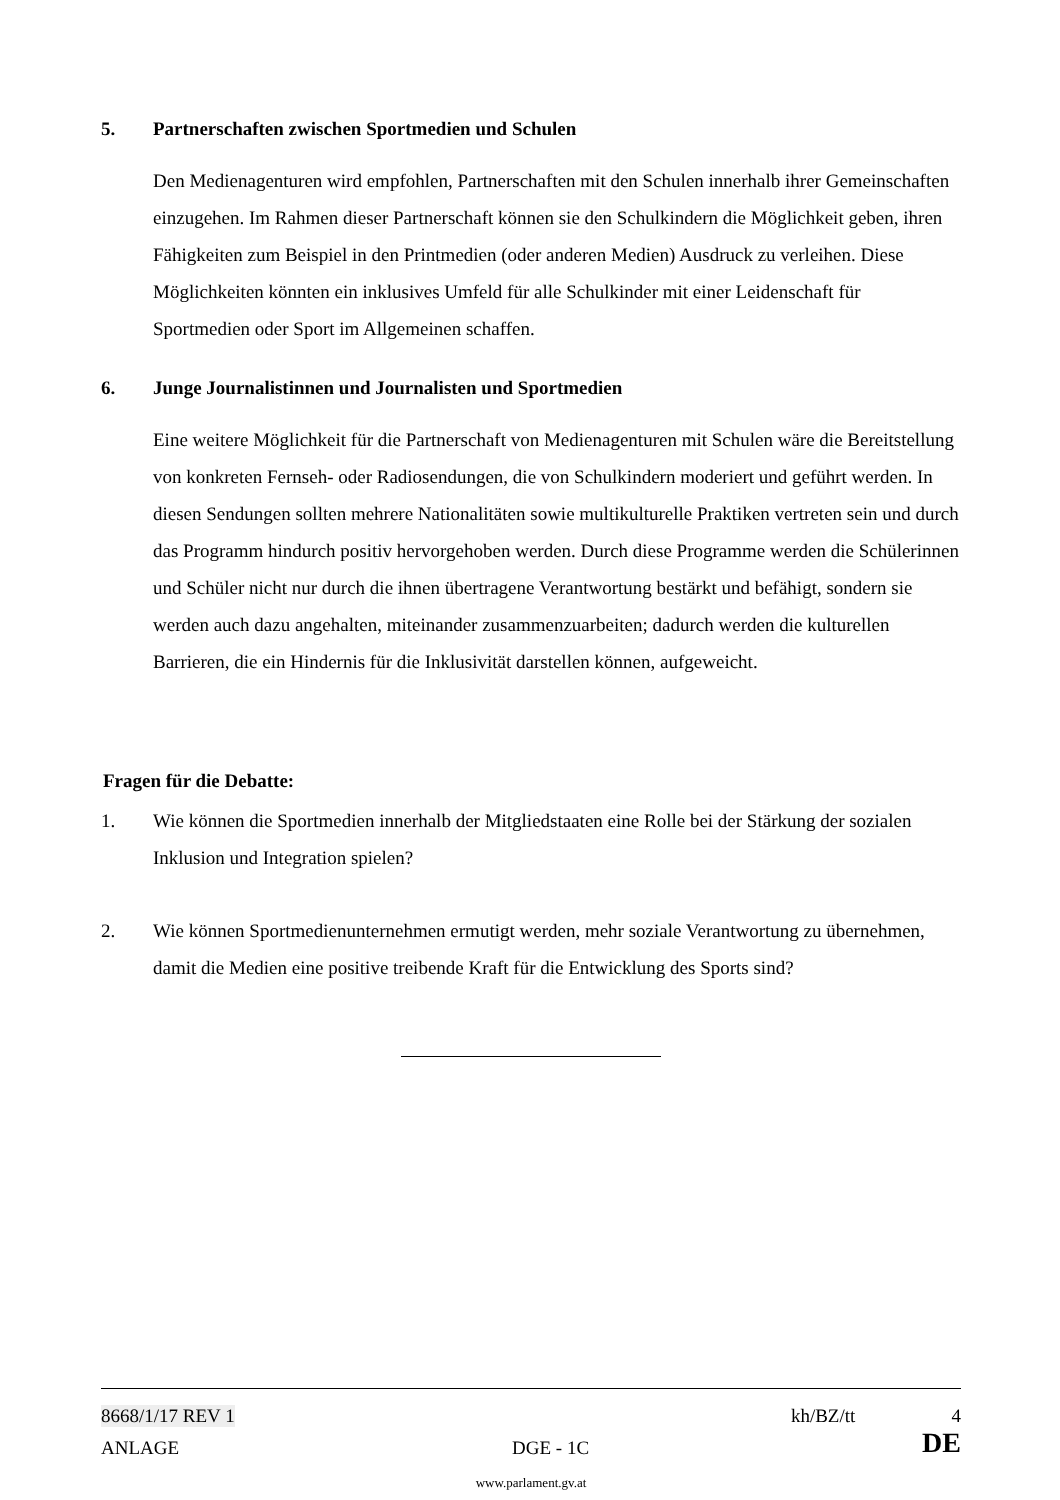5. Partnerschaften zwischen Sportmedien und Schulen
Den Medienagenturen wird empfohlen, Partnerschaften mit den Schulen innerhalb ihrer Gemeinschaften einzugehen. Im Rahmen dieser Partnerschaft können sie den Schulkindern die Möglichkeit geben, ihren Fähigkeiten zum Beispiel in den Printmedien (oder anderen Medien) Ausdruck zu verleihen. Diese Möglichkeiten könnten ein inklusives Umfeld für alle Schulkinder mit einer Leidenschaft für Sportmedien oder Sport im Allgemeinen schaffen.
6. Junge Journalistinnen und Journalisten und Sportmedien
Eine weitere Möglichkeit für die Partnerschaft von Medienagenturen mit Schulen wäre die Bereitstellung von konkreten Fernseh- oder Radiosendungen, die von Schulkindern moderiert und geführt werden. In diesen Sendungen sollten mehrere Nationalitäten sowie multikulturelle Praktiken vertreten sein und durch das Programm hindurch positiv hervorgehoben werden. Durch diese Programme werden die Schülerinnen und Schüler nicht nur durch die ihnen übertragene Verantwortung bestärkt und befähigt, sondern sie werden auch dazu angehalten, miteinander zusammenzuarbeiten; dadurch werden die kulturellen Barrieren, die ein Hindernis für die Inklusivität darstellen können, aufgeweicht.
Fragen für die Debatte:
1. Wie können die Sportmedien innerhalb der Mitgliedstaaten eine Rolle bei der Stärkung der sozialen Inklusion und Integration spielen?
2. Wie können Sportmedienunternehmen ermutigt werden, mehr soziale Verantwortung zu übernehmen, damit die Medien eine positive treibende Kraft für die Entwicklung des Sports sind?
8668/1/17 REV 1 kh/BZ/tt 4
ANLAGE DGE - 1C DE
www.parlament.gv.at